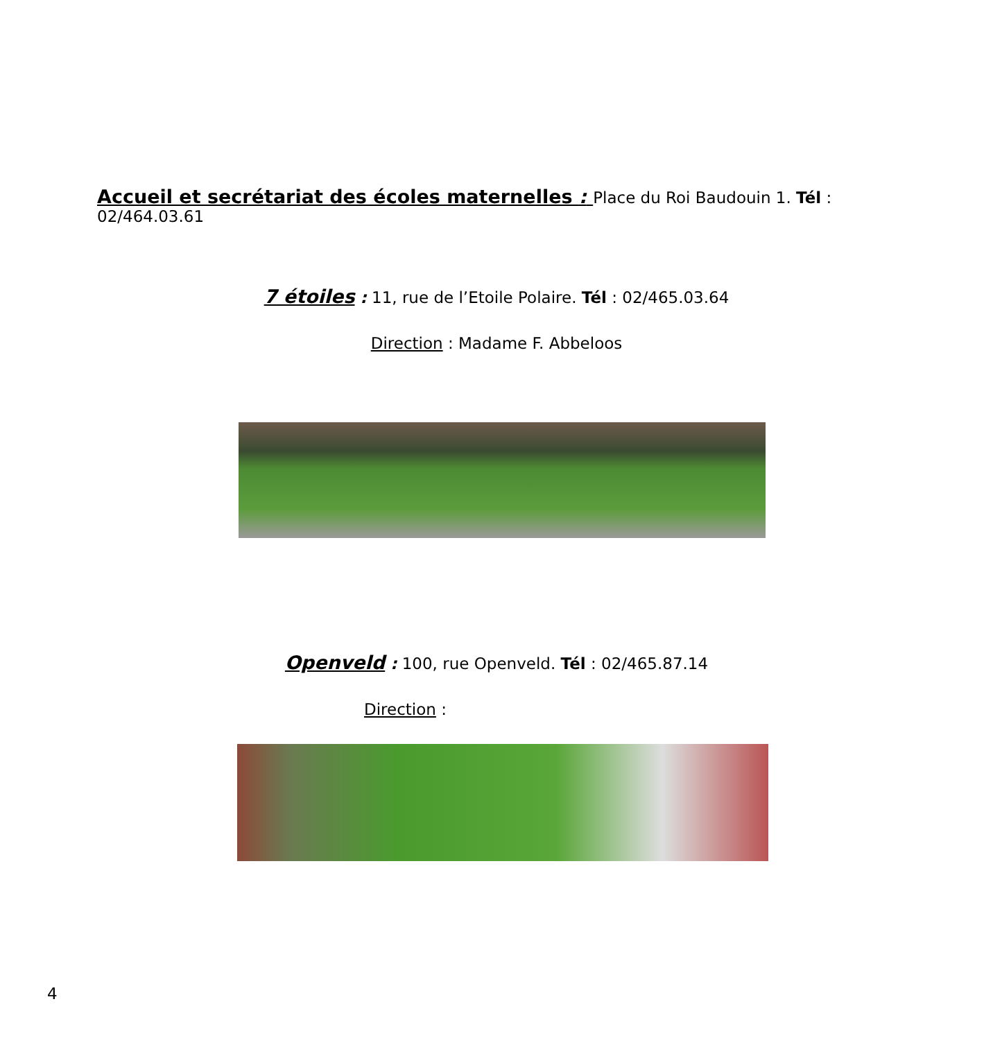Accueil et secrétariat des écoles maternelles : Place du Roi Baudouin 1. Tél : 02/464.03.61
7 étoiles : 11, rue de l’Etoile Polaire. Tél : 02/465.03.64
Direction : Madame F. Abbeloos
Openveld : 100, rue Openveld. Tél : 02/465.87.14
Direction :
4